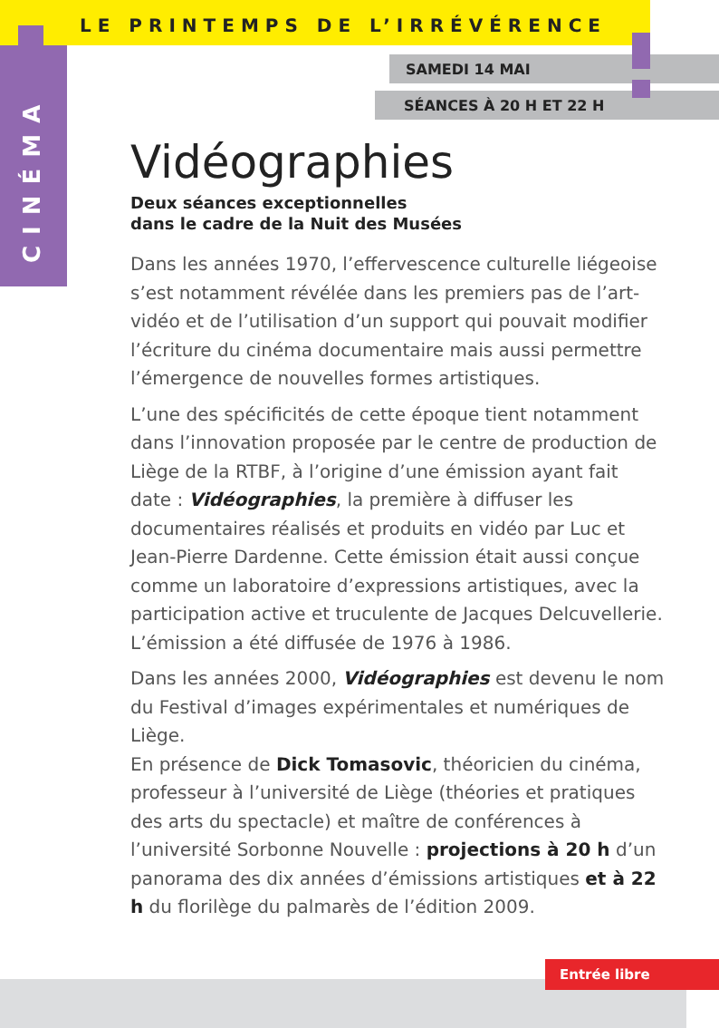LE PRINTEMPS DE L’IRRÉVÉRENCE
CINÉMA
SAMEDI 14 MAI
SÉANCES À 20 H ET 22 H
Vidéographies
Deux séances exceptionnelles
dans le cadre de la Nuit des Musées
Dans les années 1970, l’effervescence culturelle liégeoise s’est notamment révélée dans les premiers pas de l’art-vidéo et de l’utilisation d’un support qui pouvait modifier l’écriture du cinéma documentaire mais aussi permettre l’émergence de nouvelles formes artistiques.
L’une des spécificités de cette époque tient notamment dans l’innovation proposée par le centre de production de Liège de la RTBF, à l’origine d’une émission ayant fait date : Vidéographies, la première à diffuser les documentaires réalisés et produits en vidéo par Luc et Jean-Pierre Dardenne. Cette émission était aussi conçue comme un laboratoire d’expressions artistiques, avec la participation active et truculente de Jacques Delcuvellerie. L’émission a été diffusée de 1976 à 1986.
Dans les années 2000, Vidéographies est devenu le nom du Festival d’images expérimentales et numériques de Liège.
En présence de Dick Tomasovic, théoricien du cinéma, professeur à l’université de Liège (théories et pratiques des arts du spectacle) et maître de conférences à l’université Sorbonne Nouvelle : projections à 20 h d’un panorama des dix années d’émissions artistiques et à 22 h du florilège du palmarès de l’édition 2009.
Entrée libre